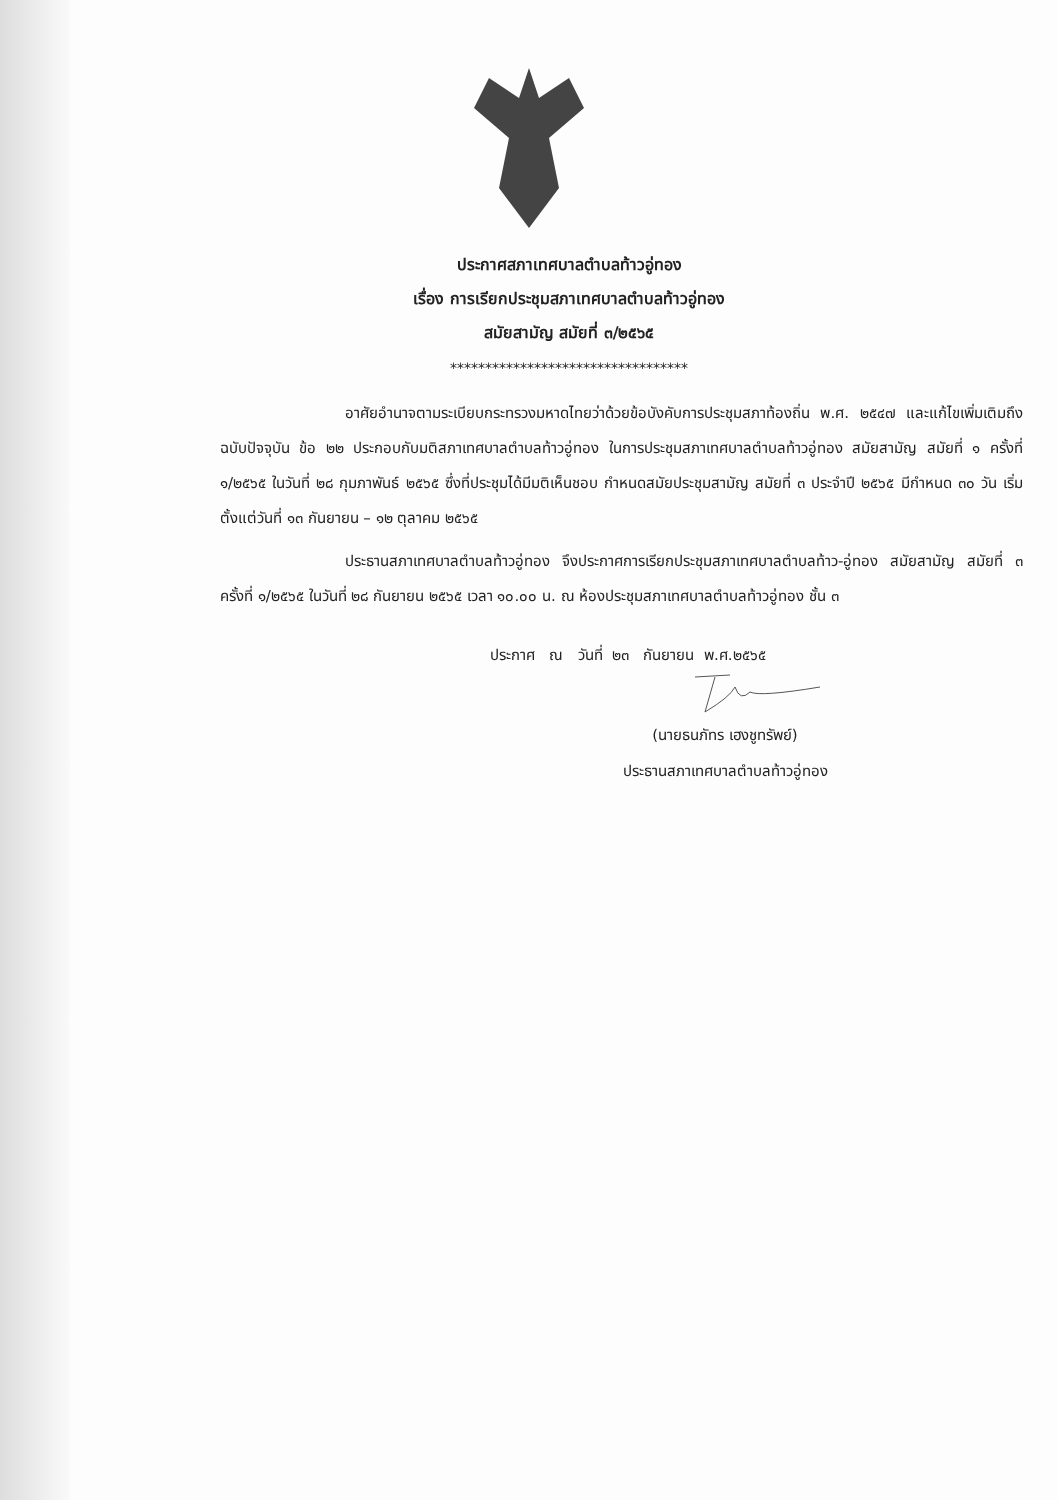ประกาศสภาเทศบาลตำบลท้าวอู่ทอง
เรื่อง การเรียกประชุมสภาเทศบาลตำบลท้าวอู่ทอง
สมัยสามัญ สมัยที่ ๓/๒๕๖๕
**********************************
อาศัยอำนาจตามระเบียบกระทรวงมหาดไทยว่าด้วยข้อบังคับการประชุมสภาท้องถิ่น พ.ศ. ๒๕๔๗ และแก้ไขเพิ่มเติมถึงฉบับปัจจุบัน ข้อ ๒๒ ประกอบกับมติสภาเทศบาลตำบลท้าวอู่ทอง ในการประชุมสภาเทศบาลตำบลท้าวอู่ทอง สมัยสามัญ สมัยที่ ๑ ครั้งที่ ๑/๒๕๖๕ ในวันที่ ๒๘ กุมภาพันธ์ ๒๕๖๕ ซึ่งที่ประชุมได้มีมติเห็นชอบ กำหนดสมัยประชุมสามัญ สมัยที่ ๓ ประจำปี ๒๕๖๕ มีกำหนด ๓๐ วัน เริ่มตั้งแต่วันที่ ๑๓ กันยายน – ๑๒ ตุลาคม ๒๕๖๕
ประธานสภาเทศบาลตำบลท้าวอู่ทอง จึงประกาศการเรียกประชุมสภาเทศบาลตำบลท้าว-อู่ทอง สมัยสามัญ สมัยที่ ๓ ครั้งที่ ๑/๒๕๖๕ ในวันที่ ๒๘ กันยายน ๒๕๖๕ เวลา ๑๐.๐๐ น. ณ ห้องประชุมสภาเทศบาลตำบลท้าวอู่ทอง ชั้น ๓
ประกาศ ณ วันที่ ๒๓ กันยายน พ.ศ.๒๕๖๕
(นายธนภัทร เฮงชูทรัพย์)
ประธานสภาเทศบาลตำบลท้าวอู่ทอง